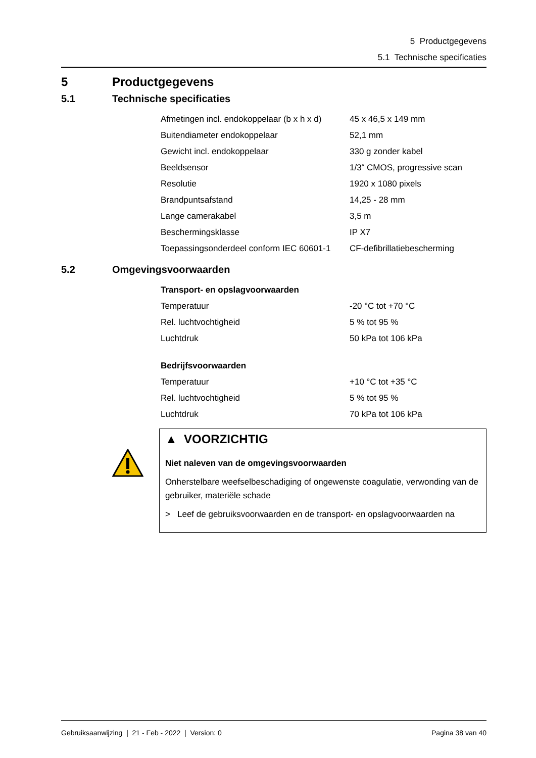5 Productgegevens
5.1 Technische specificaties
5 Productgegevens
5.1 Technische specificaties
| Afmetingen incl. endokoppelaar (b x h x d) | 45 x 46,5 x 149 mm |
| Buitendiameter endokoppelaar | 52,1 mm |
| Gewicht incl. endokoppelaar | 330 g zonder kabel |
| Beeldsensor | 1/3“ CMOS, progressive scan |
| Resolutie | 1920 x 1080 pixels |
| Brandpuntsafstand | 14,25 - 28 mm |
| Lange camerakabel | 3,5 m |
| Beschermingsklasse | IP X7 |
| Toepassingsonderdeel conform IEC 60601-1 | CF-defibrillatiebescherming |
5.2 Omgevingsvoorwaarden
| Transport- en opslagvoorwaarden | |
| Temperatuur | -20 °C tot +70 °C |
| Rel. luchtvochtigheid | 5 % tot 95 % |
| Luchtdruk | 50 kPa tot 106 kPa |
| Bedrijfsvoorwaarden | |
| Temperatuur | +10 °C tot +35 °C |
| Rel. luchtvochtigheid | 5 % tot 95 % |
| Luchtdruk | 70 kPa tot 106 kPa |
▲ VOORZICHTIG
Niet naleven van de omgevingsvoorwaarden
Onherstelbare weefselbeschadiging of ongewenste coagulatie, verwonding van de gebruiker, materiële schade
> Leef de gebruiksvoorwaarden en de transport- en opslagvoorwaarden na
Gebruiksaanwijzing | 21 - Feb - 2022 | Version: 0 Pagina 38 van 40